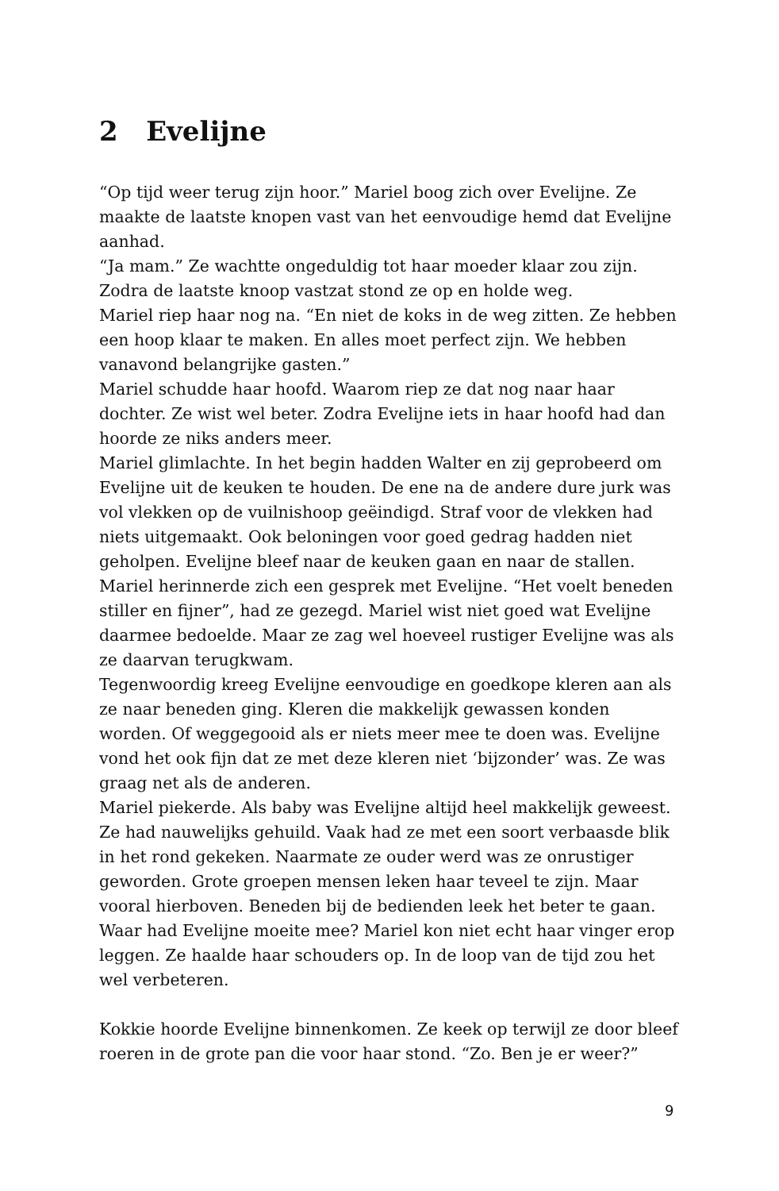2 Evelijne
“Op tijd weer terug zijn hoor.” Mariel boog zich over Evelijne. Ze maakte de laatste knopen vast van het eenvoudige hemd dat Evelijne aanhad.
“Ja mam.” Ze wachtte ongeduldig tot haar moeder klaar zou zijn. Zodra de laatste knoop vastzat stond ze op en holde weg.
Mariel riep haar nog na. “En niet de koks in de weg zitten. Ze hebben een hoop klaar te maken. En alles moet perfect zijn. We hebben vanavond belangrijke gasten.”
Mariel schudde haar hoofd. Waarom riep ze dat nog naar haar dochter. Ze wist wel beter. Zodra Evelijne iets in haar hoofd had dan hoorde ze niks anders meer.
Mariel glimlachte. In het begin hadden Walter en zij geprobeerd om Evelijne uit de keuken te houden. De ene na de andere dure jurk was vol vlekken op de vuilnishoop geëindigd. Straf voor de vlekken had niets uitgemaakt. Ook beloningen voor goed gedrag hadden niet geholpen. Evelijne bleef naar de keuken gaan en naar de stallen.
Mariel herinnerde zich een gesprek met Evelijne. “Het voelt beneden stiller en fijner”, had ze gezegd. Mariel wist niet goed wat Evelijne daarmee bedoelde. Maar ze zag wel hoeveel rustiger Evelijne was als ze daarvan terugkwam.
Tegenwoordig kreeg Evelijne eenvoudige en goedkope kleren aan als ze naar beneden ging. Kleren die makkelijk gewassen konden worden. Of weggegooid als er niets meer mee te doen was. Evelijne vond het ook fijn dat ze met deze kleren niet ‘bijzonder’ was. Ze was graag net als de anderen.
Mariel piekerde. Als baby was Evelijne altijd heel makkelijk geweest. Ze had nauwelijks gehuild. Vaak had ze met een soort verbaasde blik in het rond gekeken. Naarmate ze ouder werd was ze onrustiger geworden. Grote groepen mensen leken haar teveel te zijn. Maar vooral hierboven. Beneden bij de bedienden leek het beter te gaan. Waar had Evelijne moeite mee? Mariel kon niet echt haar vinger erop leggen. Ze haalde haar schouders op. In de loop van de tijd zou het wel verbeteren.
Kokkie hoorde Evelijne binnenkomen. Ze keek op terwijl ze door bleef roeren in de grote pan die voor haar stond. “Zo. Ben je er weer?”
9